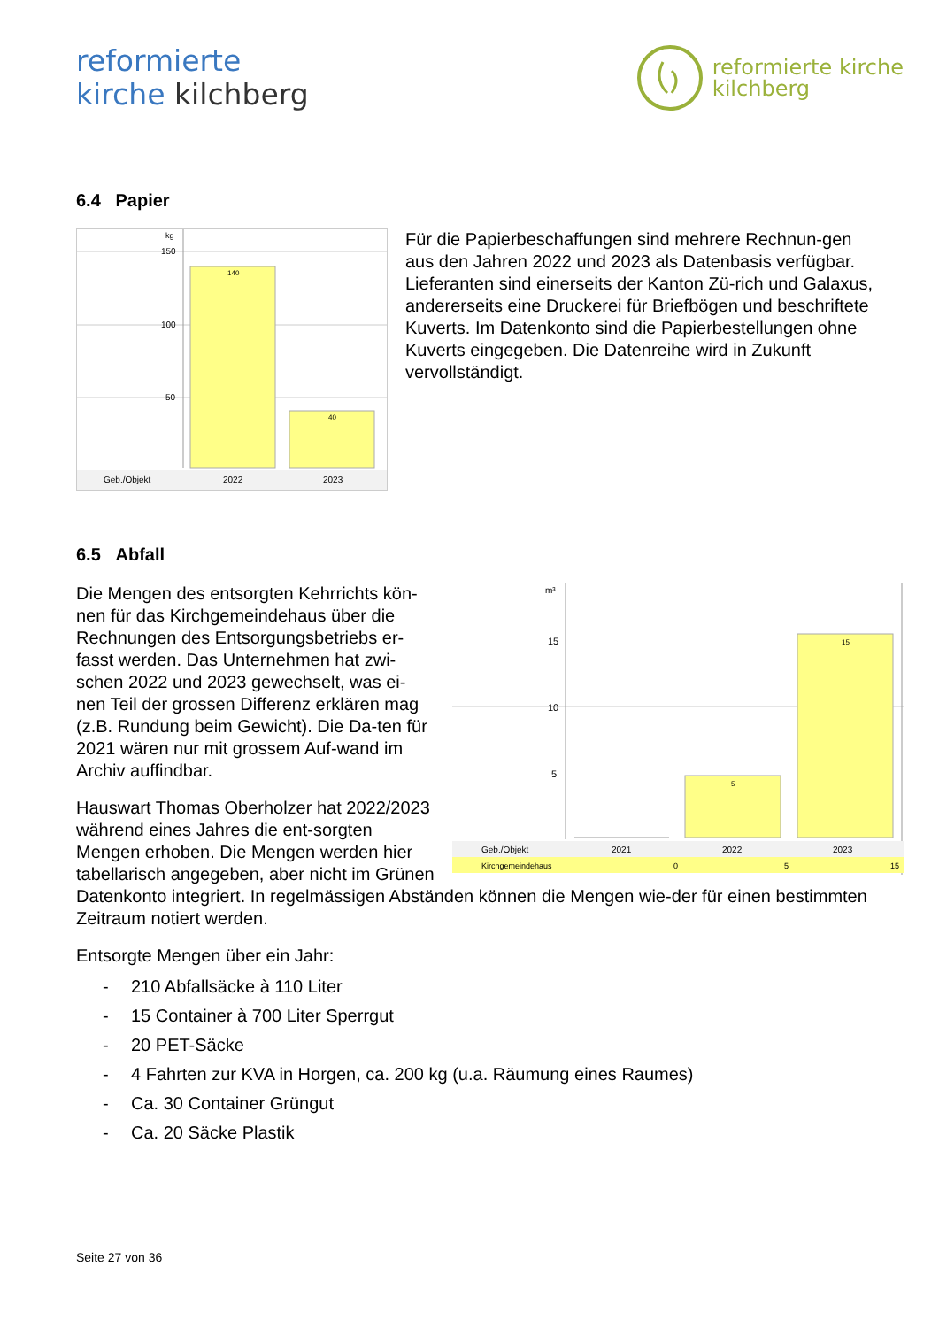reformierte
kirche kilchberg
reformierte kirche
kilchberg
6.4 Papier
kg
150
100
50
140
40
Geb./Objekt
2022
2023
Für die Papierbeschaffungen sind mehrere Rechnun-gen aus den Jahren 2022 und 2023 als Datenbasis verfügbar. Lieferanten sind einerseits der Kanton Zü-rich und Galaxus, andererseits eine Druckerei für Briefbögen und beschriftete Kuverts. Im Datenkonto sind die Papierbestellungen ohne Kuverts eingegeben. Die Datenreihe wird in Zukunft vervollständigt.
6.5 Abfall
m³
15
10
5
5
15
Geb./Objekt
2021
2022
2023
Kirchgemeindehaus
0
5
15
Die Mengen des entsorgten Kehrrichts kön-nen für das Kirchgemeindehaus über die Rechnungen des Entsorgungsbetriebs er-fasst werden. Das Unternehmen hat zwi-schen 2022 und 2023 gewechselt, was ei-nen Teil der grossen Differenz erklären mag (z.B. Rundung beim Gewicht). Die Da-ten für 2021 wären nur mit grossem Auf-wand im Archiv auffindbar.
Hauswart Thomas Oberholzer hat 2022/2023 während eines Jahres die ent-sorgten Mengen erhoben. Die Mengen werden hier tabellarisch angegeben, aber nicht im Grünen Datenkonto integriert. In regelmässigen Abständen können die Mengen wie-der für einen bestimmten Zeitraum notiert werden.
Entsorgte Mengen über ein Jahr:
- 210 Abfallsäcke à 110 Liter
- 15 Container à 700 Liter Sperrgut
- 20 PET-Säcke
- 4 Fahrten zur KVA in Horgen, ca. 200 kg (u.a. Räumung eines Raumes)
- Ca. 30 Container Grüngut
- Ca. 20 Säcke Plastik
Seite 27 von 36